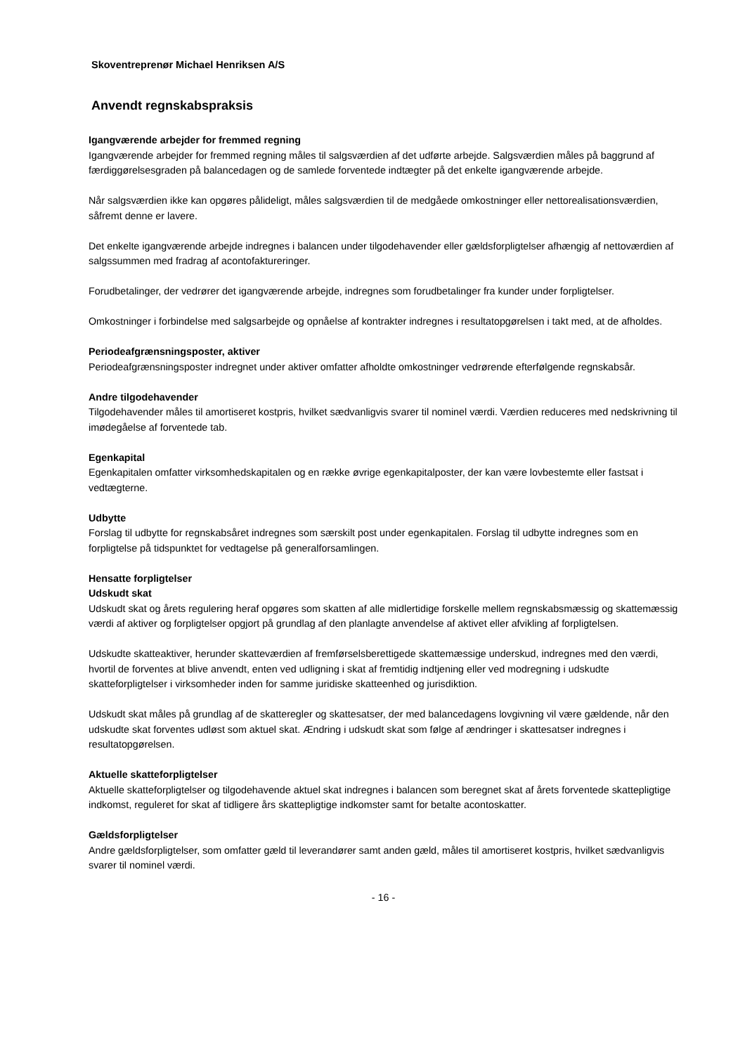Skoventreprenør Michael Henriksen A/S
Anvendt regnskabspraksis
Igangværende arbejder for fremmed regning
Igangværende arbejder for fremmed regning måles til salgsværdien af det udførte arbejde. Salgsværdien måles på baggrund af færdiggørelsesgraden på balancedagen og de samlede forventede indtægter på det enkelte igangværende arbejde.
Når salgsværdien ikke kan opgøres pålideligt, måles salgsværdien til de medgåede omkostninger eller nettorealisationsværdien, såfremt denne er lavere.
Det enkelte igangværende arbejde indregnes i balancen under tilgodehavender eller gældsforpligtelser afhængig af nettoværdien af salgssummen med fradrag af acontofaktureringer.
Forudbetalinger, der vedrører det igangværende arbejde, indregnes som forudbetalinger fra kunder under forpligtelser.
Omkostninger i forbindelse med salgsarbejde og opnåelse af kontrakter indregnes i resultatopgørelsen i takt med, at de afholdes.
Periodeafgrænsningsposter, aktiver
Periodeafgrænsningsposter indregnet under aktiver omfatter afholdte omkostninger vedrørende efterfølgende regnskabsår.
Andre tilgodehavender
Tilgodehavender måles til amortiseret kostpris, hvilket sædvanligvis svarer til nominel værdi. Værdien reduceres med nedskrivning til imødegåelse af forventede tab.
Egenkapital
Egenkapitalen omfatter virksomhedskapitalen og en række øvrige egenkapitalposter, der kan være lovbestemte eller fastsat i vedtægterne.
Udbytte
Forslag til udbytte for regnskabsåret indregnes som særskilt post under egenkapitalen. Forslag til udbytte indregnes som en forpligtelse på tidspunktet for vedtagelse på generalforsamlingen.
Hensatte forpligtelser
Udskudt skat
Udskudt skat og årets regulering heraf opgøres som skatten af alle midlertidige forskelle mellem regnskabsmæssig og skattemæssig værdi af aktiver og forpligtelser opgjort på grundlag af den planlagte anvendelse af aktivet eller afvikling af forpligtelsen.
Udskudte skatteaktiver, herunder skatteværdien af fremførselsberettigede skattemæssige underskud, indregnes med den værdi, hvortil de forventes at blive anvendt, enten ved udligning i skat af fremtidig indtjening eller ved modregning i udskudte skatteforpligtelser i virksomheder inden for samme juridiske skatteenhed og jurisdiktion.
Udskudt skat måles på grundlag af de skatteregler og skattesatser, der med balancedagens lovgivning vil være gældende, når den udskudte skat forventes udløst som aktuel skat. Ændring i udskudt skat som følge af ændringer i skattesatser indregnes i resultatopgørelsen.
Aktuelle skatteforpligtelser
Aktuelle skatteforpligtelser og tilgodehavende aktuel skat indregnes i balancen som beregnet skat af årets forventede skattepligtige indkomst, reguleret for skat af tidligere års skattepligtige indkomster samt for betalte acontoskatter.
Gældsforpligtelser
Andre gældsforpligtelser, som omfatter gæld til leverandører samt anden gæld, måles til amortiseret kostpris, hvilket sædvanligvis svarer til nominel værdi.
- 16 -